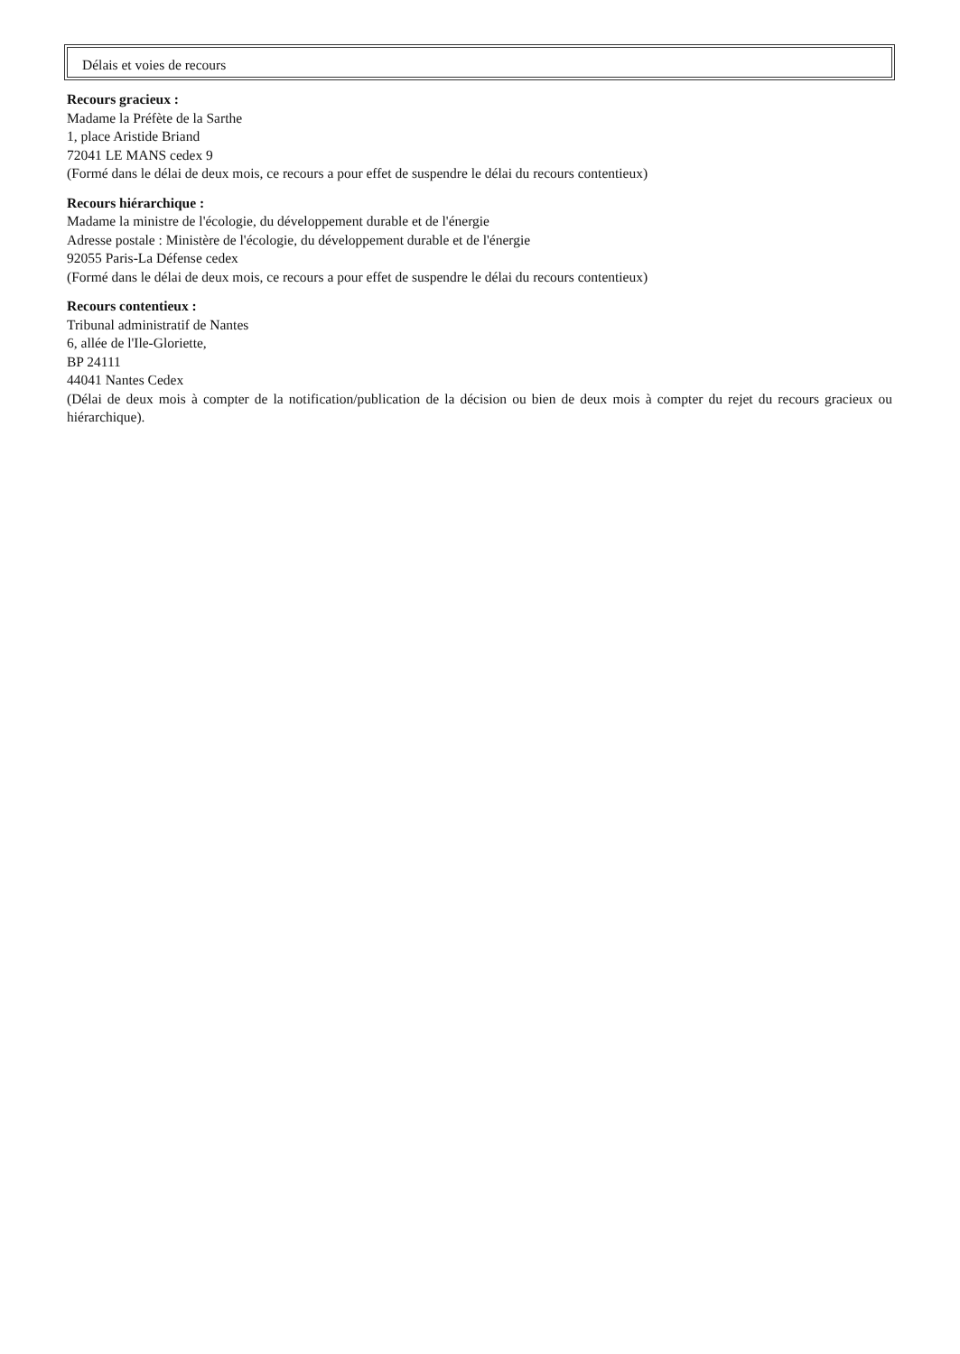Délais et voies de recours
Recours gracieux :
Madame la Préfète de la Sarthe
1, place Aristide Briand
72041 LE MANS cedex 9
(Formé dans le délai de deux mois, ce recours a pour effet de suspendre le délai du recours contentieux)
Recours hiérarchique :
Madame la ministre de l'écologie, du développement durable et de l'énergie
Adresse postale : Ministère de l'écologie, du développement durable et de l'énergie
92055 Paris-La Défense cedex
(Formé dans le délai de deux mois, ce recours a pour effet de suspendre le délai du recours contentieux)
Recours contentieux :
Tribunal administratif de Nantes
6, allée de l'Ile-Gloriette,
BP 24111
44041 Nantes Cedex
(Délai de deux mois à compter de la notification/publication de la décision ou bien de deux mois à compter du rejet du recours gracieux ou hiérarchique).